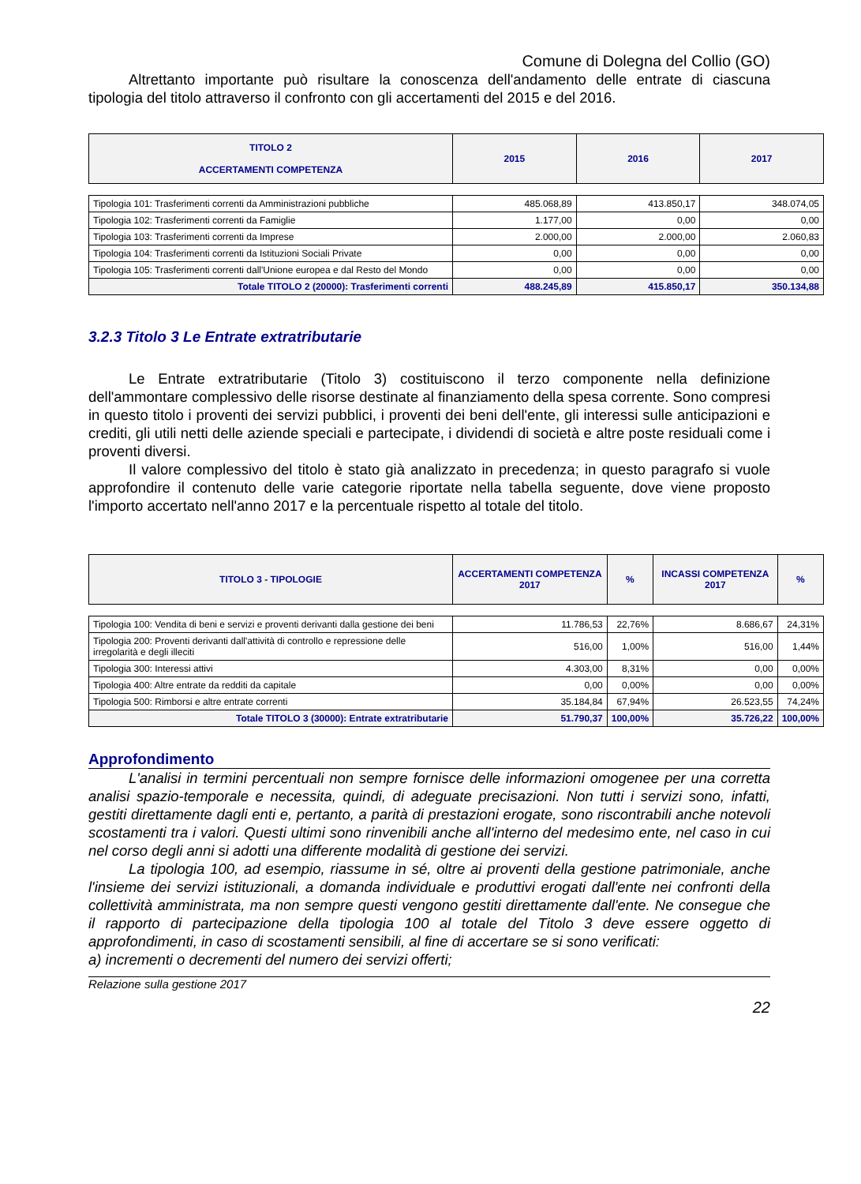Comune di Dolegna del Collio (GO)
Altrettanto importante può risultare la conoscenza dell'andamento delle entrate di ciascuna tipologia del titolo attraverso il confronto con gli accertamenti del 2015 e del 2016.
| TITOLO 2 ACCERTAMENTI COMPETENZA | 2015 | 2016 | 2017 |
| --- | --- | --- | --- |
| Tipologia 101: Trasferimenti correnti da Amministrazioni pubbliche | 485.068,89 | 413.850,17 | 348.074,05 |
| Tipologia 102: Trasferimenti correnti da Famiglie | 1.177,00 | 0,00 | 0,00 |
| Tipologia 103: Trasferimenti correnti da Imprese | 2.000,00 | 2.000,00 | 2.060,83 |
| Tipologia 104: Trasferimenti correnti da Istituzioni Sociali Private | 0,00 | 0,00 | 0,00 |
| Tipologia 105: Trasferimenti correnti dall'Unione europea e dal Resto del Mondo | 0,00 | 0,00 | 0,00 |
| Totale TITOLO 2 (20000): Trasferimenti correnti | 488.245,89 | 415.850,17 | 350.134,88 |
3.2.3 Titolo 3 Le Entrate extratributarie
Le Entrate extratributarie (Titolo 3) costituiscono il terzo componente nella definizione dell'ammontare complessivo delle risorse destinate al finanziamento della spesa corrente. Sono compresi in questo titolo i proventi dei servizi pubblici, i proventi dei beni dell'ente, gli interessi sulle anticipazioni e crediti, gli utili netti delle aziende speciali e partecipate, i dividendi di società e altre poste residuali come i proventi diversi.
Il valore complessivo del titolo è stato già analizzato in precedenza; in questo paragrafo si vuole approfondire il contenuto delle varie categorie riportate nella tabella seguente, dove viene proposto l'importo accertato nell'anno 2017 e la percentuale rispetto al totale del titolo.
| TITOLO 3 - TIPOLOGIE | ACCERTAMENTI COMPETENZA 2017 | % | INCASSI COMPETENZA 2017 | % |
| --- | --- | --- | --- | --- |
| Tipologia 100: Vendita di beni e servizi e proventi derivanti dalla gestione dei beni | 11.786,53 | 22,76% | 8.686,67 | 24,31% |
| Tipologia 200: Proventi derivanti dall'attività di controllo e repressione delle irregolarità e degli illeciti | 516,00 | 1,00% | 516,00 | 1,44% |
| Tipologia 300: Interessi attivi | 4.303,00 | 8,31% | 0,00 | 0,00% |
| Tipologia 400: Altre entrate da redditi da capitale | 0,00 | 0,00% | 0,00 | 0,00% |
| Tipologia 500: Rimborsi e altre entrate correnti | 35.184,84 | 67,94% | 26.523,55 | 74,24% |
| Totale TITOLO 3 (30000): Entrate extratributarie | 51.790,37 | 100,00% | 35.726,22 | 100,00% |
Approfondimento
L'analisi in termini percentuali non sempre fornisce delle informazioni omogenee per una corretta analisi spazio-temporale e necessita, quindi, di adeguate precisazioni. Non tutti i servizi sono, infatti, gestiti direttamente dagli enti e, pertanto, a parità di prestazioni erogate, sono riscontrabili anche notevoli scostamenti tra i valori. Questi ultimi sono rinvenibili anche all'interno del medesimo ente, nel caso in cui nel corso degli anni si adotti una differente modalità di gestione dei servizi.
La tipologia 100, ad esempio, riassume in sé, oltre ai proventi della gestione patrimoniale, anche l'insieme dei servizi istituzionali, a domanda individuale e produttivi erogati dall'ente nei confronti della collettività amministrata, ma non sempre questi vengono gestiti direttamente dall'ente. Ne consegue che il rapporto di partecipazione della tipologia 100 al totale del Titolo 3 deve essere oggetto di approfondimenti, in caso di scostamenti sensibili, al fine di accertare se si sono verificati:
a) incrementi o decrementi del numero dei servizi offerti;
Relazione sulla gestione 2017
22